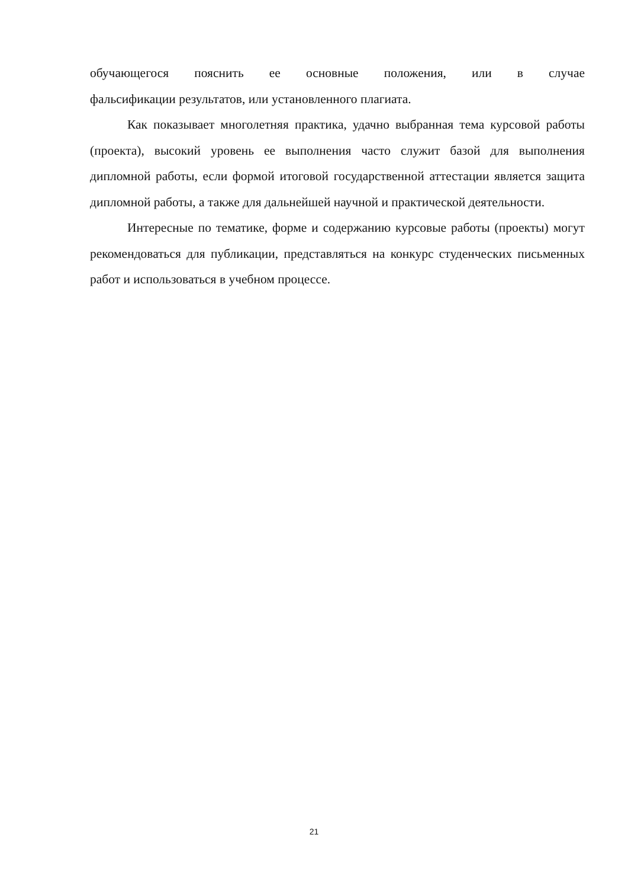обучающегося пояснить ее основные положения, или в случае
фальсификации результатов, или установленного плагиата.
Как показывает многолетняя практика, удачно выбранная тема курсовой работы (проекта), высокий уровень ее выполнения часто служит базой для выполнения дипломной работы, если формой итоговой государственной аттестации является защита дипломной работы, а также для дальнейшей научной и практической деятельности.
Интересные по тематике, форме и содержанию курсовые работы (проекты) могут рекомендоваться для публикации, представляться на конкурс студенческих письменных работ и использоваться в учебном процессе.
21